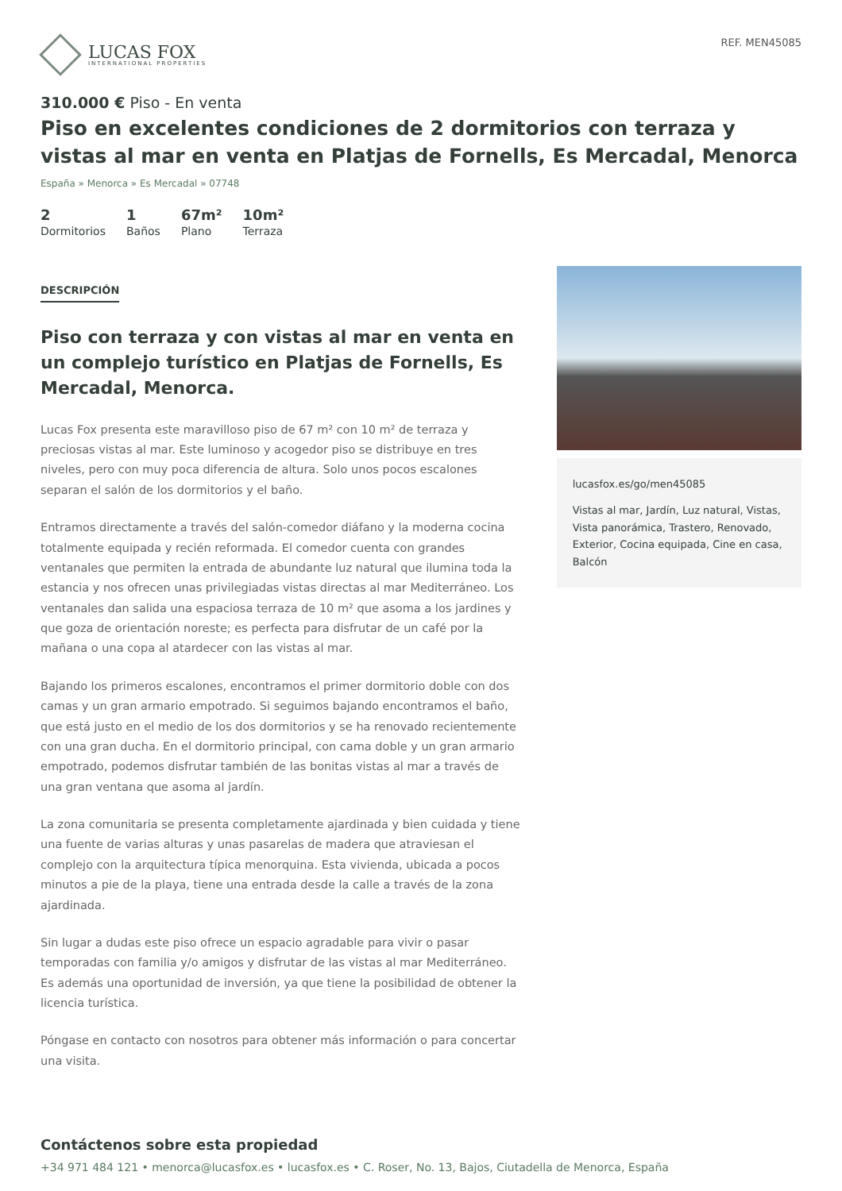LUCAS FOX
INTERNATIONAL PROPERTIES
REF. MEN45085
310.000 € Piso - En venta
Piso en excelentes condiciones de 2 dormitorios con terraza y vistas al mar en venta en Platjas de Fornells, Es Mercadal, Menorca
España » Menorca » Es Mercadal » 07748
2
Dormitorios
1
Baños
67m²
Plano
10m²
Terraza
DESCRIPCIÓN
Piso con terraza y con vistas al mar en venta en un complejo turístico en Platjas de Fornells, Es Mercadal, Menorca.
Lucas Fox presenta este maravilloso piso de 67 m² con 10 m² de terraza y preciosas vistas al mar. Este luminoso y acogedor piso se distribuye en tres niveles, pero con muy poca diferencia de altura. Solo unos pocos escalones separan el salón de los dormitorios y el baño.
Entramos directamente a través del salón-comedor diáfano y la moderna cocina totalmente equipada y recién reformada. El comedor cuenta con grandes ventanales que permiten la entrada de abundante luz natural que ilumina toda la estancia y nos ofrecen unas privilegiadas vistas directas al mar Mediterráneo. Los ventanales dan salida una espaciosa terraza de 10 m² que asoma a los jardines y que goza de orientación noreste; es perfecta para disfrutar de un café por la mañana o una copa al atardecer con las vistas al mar.
Bajando los primeros escalones, encontramos el primer dormitorio doble con dos camas y un gran armario empotrado. Si seguimos bajando encontramos el baño, que está justo en el medio de los dos dormitorios y se ha renovado recientemente con una gran ducha. En el dormitorio principal, con cama doble y un gran armario empotrado, podemos disfrutar también de las bonitas vistas al mar a través de una gran ventana que asoma al jardín.
La zona comunitaria se presenta completamente ajardinada y bien cuidada y tiene una fuente de varias alturas y unas pasarelas de madera que atraviesan el complejo con la arquitectura típica menorquina. Esta vivienda, ubicada a pocos minutos a pie de la playa, tiene una entrada desde la calle a través de la zona ajardinada.
Sin lugar a dudas este piso ofrece un espacio agradable para vivir o pasar temporadas con familia y/o amigos y disfrutar de las vistas al mar Mediterráneo. Es además una oportunidad de inversión, ya que tiene la posibilidad de obtener la licencia turística.
Póngase en contacto con nosotros para obtener más información o para concertar una visita.
lucasfox.es/go/men45085
Vistas al mar, Jardín, Luz natural, Vistas, Vista panorámica, Trastero, Renovado, Exterior, Cocina equipada, Cine en casa, Balcón
Contáctenos sobre esta propiedad
+34 971 484 121 • menorca@lucasfox.es • lucasfox.es • C. Roser, No. 13, Bajos, Ciutadella de Menorca, España